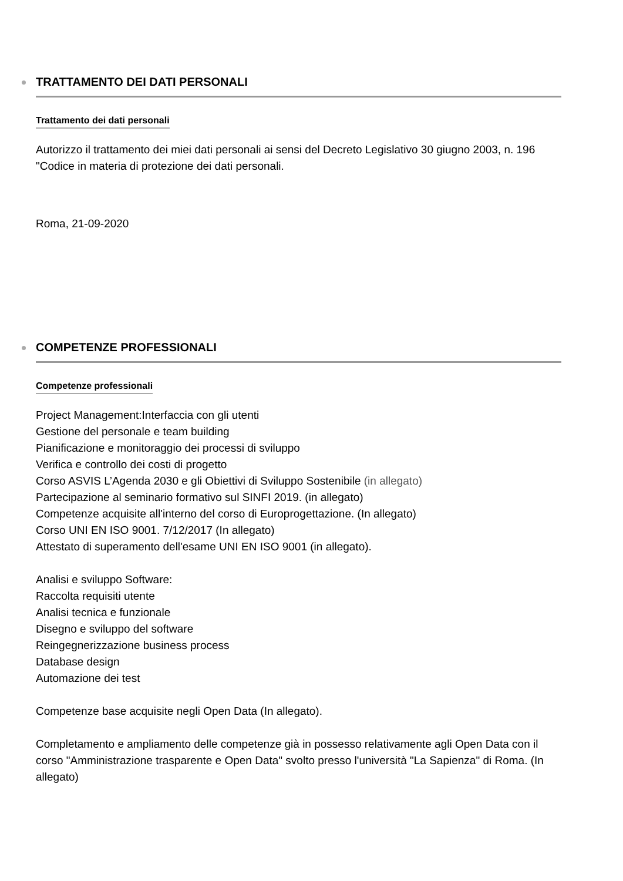TRATTAMENTO DEI DATI PERSONALI
Trattamento dei dati personali
Autorizzo il trattamento dei miei dati personali ai sensi del Decreto Legislativo 30 giugno 2003, n. 196 "Codice in materia di protezione dei dati personali.
Roma, 21-09-2020
COMPETENZE PROFESSIONALI
Competenze professionali
Project Management:Interfaccia con gli utenti
Gestione del personale e team building
Pianificazione e monitoraggio dei processi di sviluppo
Verifica e controllo dei costi di progetto
Corso ASVIS L’Agenda 2030 e gli Obiettivi di Sviluppo Sostenibile (in allegato)
Partecipazione al seminario formativo sul SINFI 2019. (in allegato)
Competenze acquisite all'interno del corso di Europrogettazione. (In allegato)
Corso UNI EN ISO 9001. 7/12/2017 (In allegato)
Attestato di superamento dell'esame UNI EN ISO 9001 (in allegato).
Analisi e sviluppo Software:
Raccolta requisiti utente
Analisi tecnica e funzionale
Disegno e sviluppo del software
Reingegnerizzazione business process
Database design
Automazione dei test
Competenze base acquisite negli Open Data (In allegato).
Completamento e ampliamento delle competenze già in possesso relativamente agli Open Data con il corso "Amministrazione trasparente e Open Data" svolto presso l'università "La Sapienza" di Roma. (In allegato)